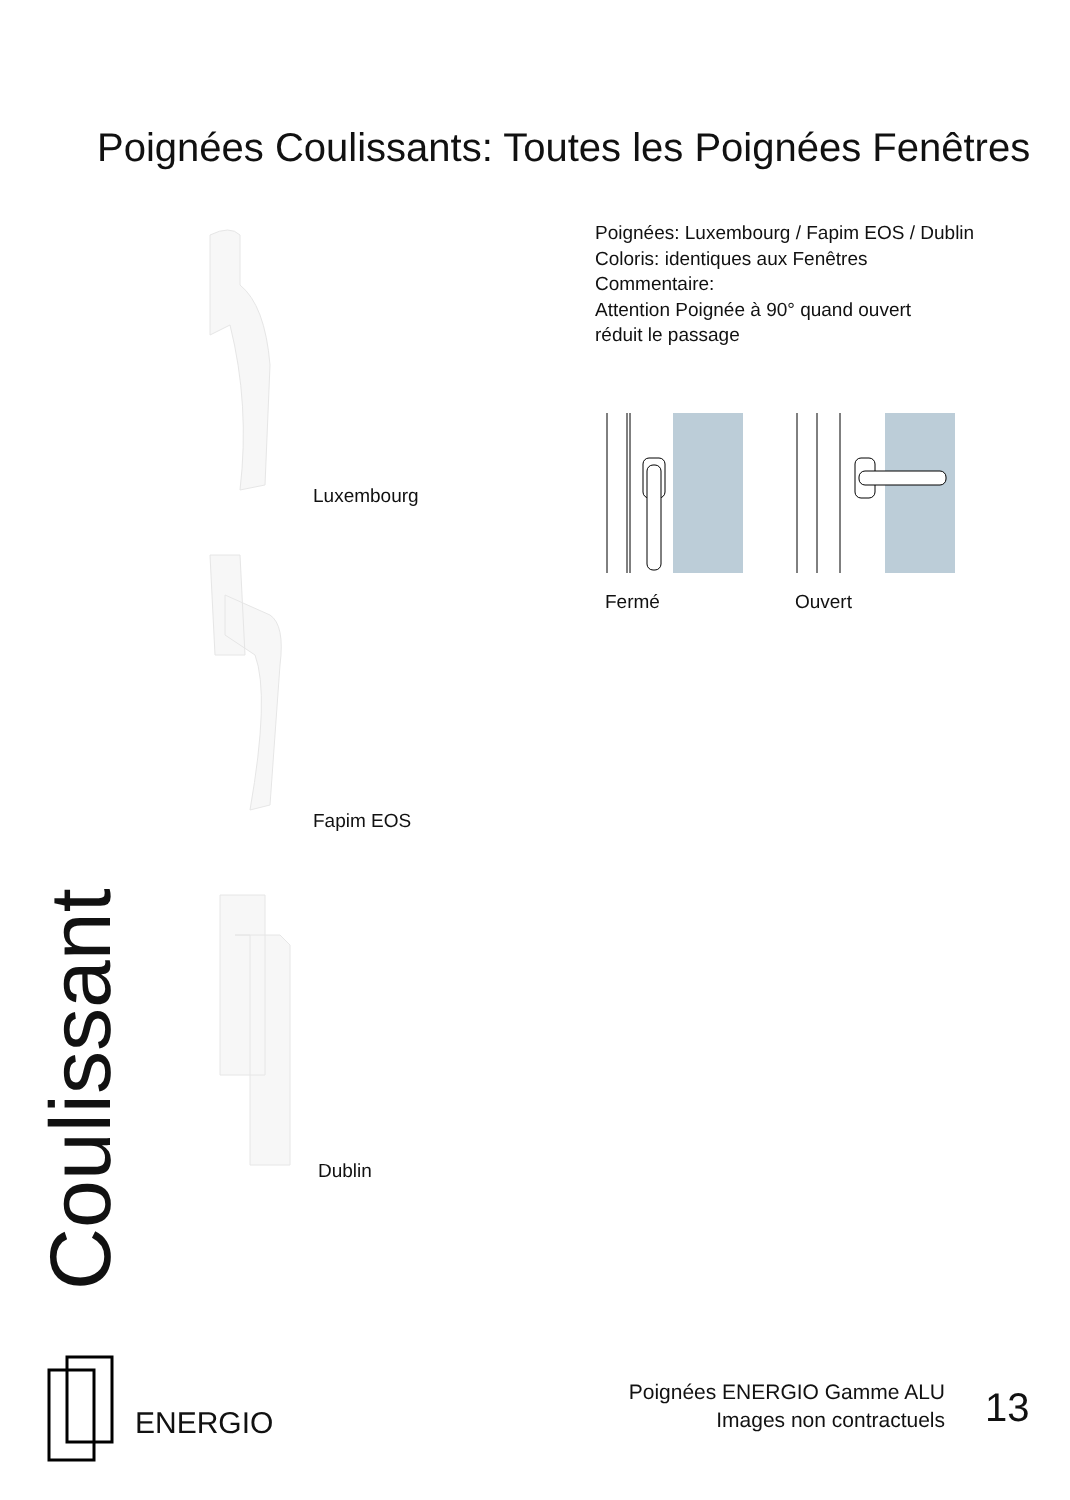Poignées Coulissants: Toutes les Poignées Fenêtres
Poignées: Luxembourg / Fapim EOS / Dublin
Coloris: identiques aux Fenêtres
Commentaire:
Attention Poignée à 90° quand ouvert
réduit le passage
Fermé Ouvert
Luxembourg
Fapim EOS
Dublin
Coulissant
ENERGIO
Poignées ENERGIO Gamme ALU
Images non contractuels
13